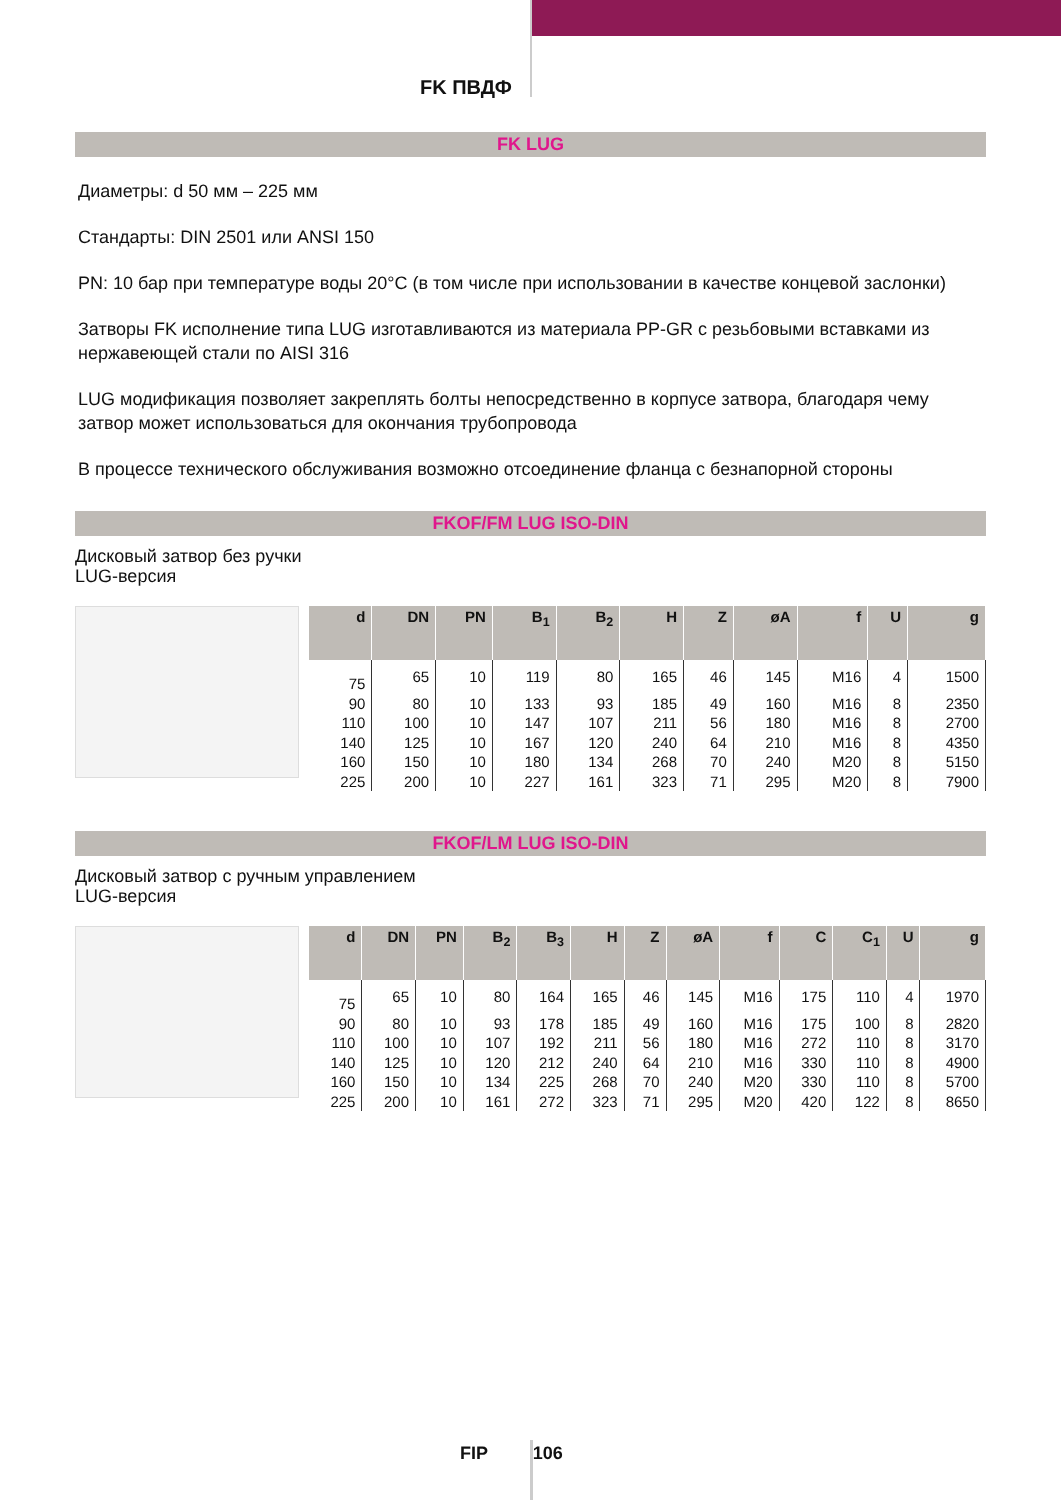FK ПВДФ
FK LUG
Диаметры: d 50 мм – 225 мм
Стандарты: DIN 2501 или ANSI 150
PN: 10 бар при температуре воды 20°C (в том числе при использовании в качестве концевой заслонки)
Затворы FK исполнение типа LUG изготавливаются из материала PP-GR с резьбовыми вставками из нержавеющей стали по AISI 316
LUG модификация позволяет закреплять болты непосредственно в корпусе затвора, благодаря чему затвор может использоваться для окончания трубопровода
В процессе технического обслуживания возможно отсоединение фланца с безнапорной стороны
FKOF/FM LUG ISO-DIN
Дисковый затвор без ручки
LUG-версия
| d | DN | PN | B<sub>1</sub> | B<sub>2</sub> | H | Z | øA | f | U | g |
| --- | --- | --- | --- | --- | --- | --- | --- | --- | --- | --- |
| 75 | 65 | 10 | 119 | 80 | 165 | 46 | 145 | M16 | 4 | 1500 |
| 90 | 80 | 10 | 133 | 93 | 185 | 49 | 160 | M16 | 8 | 2350 |
| 110 | 100 | 10 | 147 | 107 | 211 | 56 | 180 | M16 | 8 | 2700 |
| 140 | 125 | 10 | 167 | 120 | 240 | 64 | 210 | M16 | 8 | 4350 |
| 160 | 150 | 10 | 180 | 134 | 268 | 70 | 240 | M20 | 8 | 5150 |
| 225 | 200 | 10 | 227 | 161 | 323 | 71 | 295 | M20 | 8 | 7900 |
FKOF/LM LUG ISO-DIN
Дисковый затвор с ручным управлением
LUG-версия
| d | DN | PN | B<sub>2</sub> | B<sub>3</sub> | H | Z | øA | f | C | C<sub>1</sub> | U | g |
| --- | --- | --- | --- | --- | --- | --- | --- | --- | --- | --- | --- | --- |
| 75 | 65 | 10 | 80 | 164 | 165 | 46 | 145 | M16 | 175 | 110 | 4 | 1970 |
| 90 | 80 | 10 | 93 | 178 | 185 | 49 | 160 | M16 | 175 | 100 | 8 | 2820 |
| 110 | 100 | 10 | 107 | 192 | 211 | 56 | 180 | M16 | 272 | 110 | 8 | 3170 |
| 140 | 125 | 10 | 120 | 212 | 240 | 64 | 210 | M16 | 330 | 110 | 8 | 4900 |
| 160 | 150 | 10 | 134 | 225 | 268 | 70 | 240 | M20 | 330 | 110 | 8 | 5700 |
| 225 | 200 | 10 | 161 | 272 | 323 | 71 | 295 | M20 | 420 | 122 | 8 | 8650 |
FIP 106